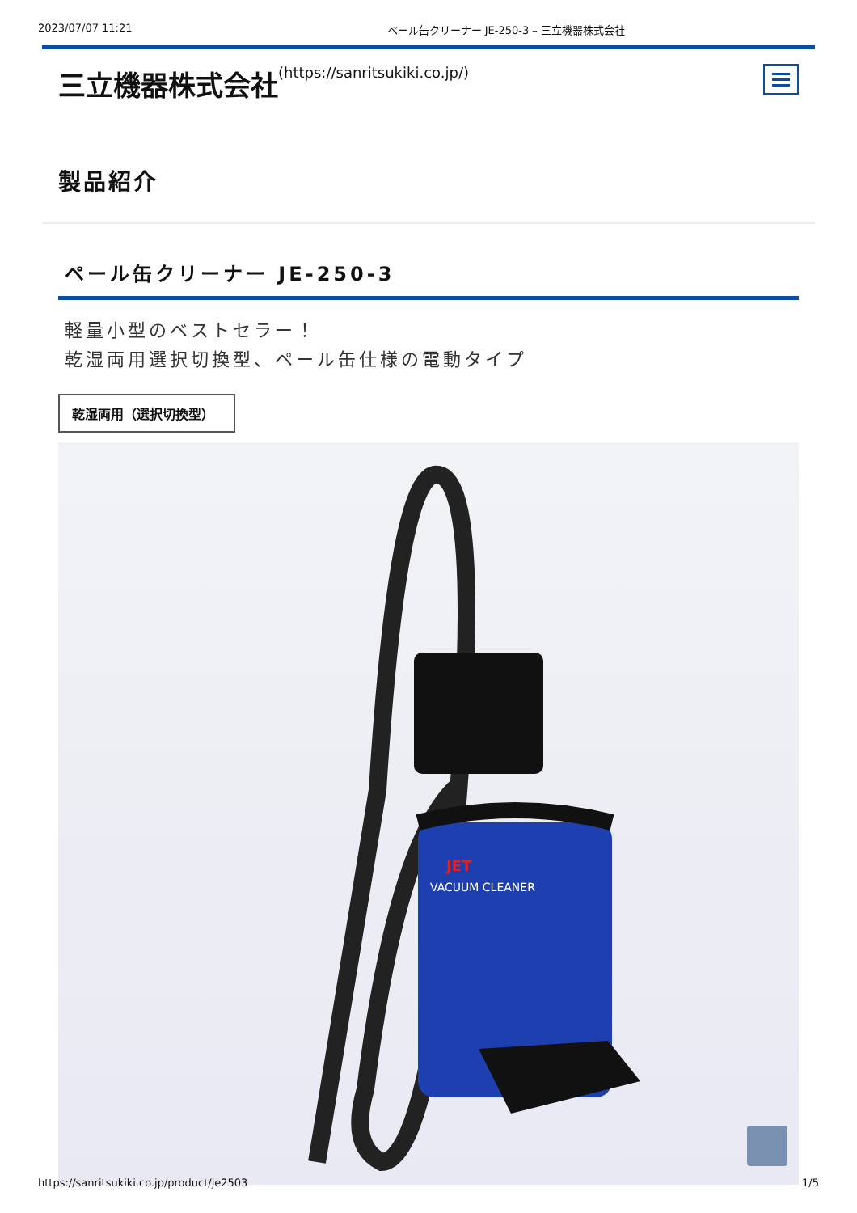2023/07/07 11:21 ペール缶クリーナー JE-250-3 – 三立機器株式会社
三立機器株式会社(https://sanritsukiki.co.jp/)
製品紹介
ペール缶クリーナー JE-250-3
軽量小型のベストセラー！
乾湿両用選択切換型、ペール缶仕様の電動タイプ
乾湿両用（選択切換型）
JET
VACUUM CLEANER
https://sanritsukiki.co.jp/product/je2503 1/5